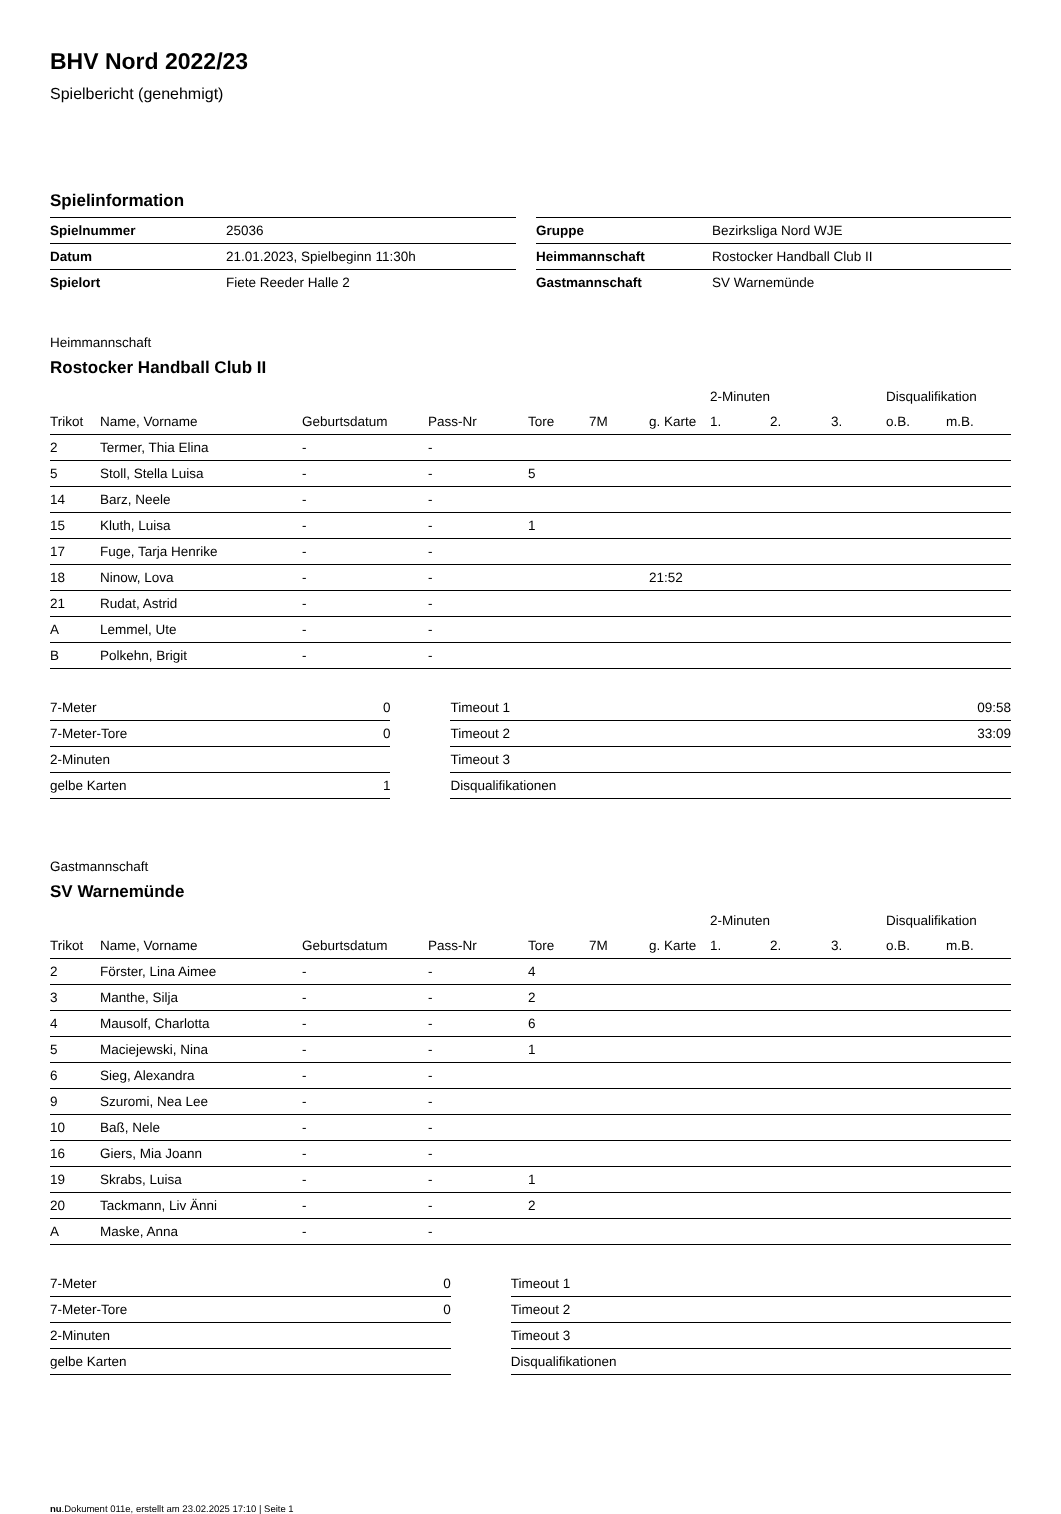BHV Nord 2022/23
Spielbericht (genehmigt)
Spielinformation
| Spielnummer | 25036 | | Gruppe | Bezirksliga Nord WJE |
| Datum | 21.01.2023, Spielbeginn 11:30h | | Heimmannschaft | Rostocker Handball Club II |
| Spielort | Fiete Reeder Halle 2 | | Gastmannschaft | SV Warnemünde |
Heimmannschaft
Rostocker Handball Club II
| | | | | | | | 2-Minuten | | | Disqualifikation | |
| Trikot | Name, Vorname | Geburtsdatum | Pass-Nr | Tore | 7M | g. Karte | 1. | 2. | 3. | o.B. | m.B. |
| 2 | Termer, Thia Elina | - | - | | | | | | | | |
| 5 | Stoll, Stella Luisa | - | - | 5 | | | | | | | |
| 14 | Barz, Neele | - | - | | | | | | | | |
| 15 | Kluth, Luisa | - | - | 1 | | | | | | | |
| 17 | Fuge, Tarja Henrike | - | - | | | | | | | | |
| 18 | Ninow, Lova | - | - | | | 21:52 | | | | | |
| 21 | Rudat, Astrid | - | - | | | | | | | | |
| A | Lemmel, Ute | - | - | | | | | | | | |
| B | Polkehn, Brigit | - | - | | | | | | | | |
| 7-Meter | 0 | | Timeout 1 | 09:58 |
| 7-Meter-Tore | 0 | | Timeout 2 | 33:09 |
| 2-Minuten | | | Timeout 3 | |
| gelbe Karten | 1 | | Disqualifikationen | |
Gastmannschaft
SV Warnemünde
| | | | | | | | 2-Minuten | | | Disqualifikation | |
| Trikot | Name, Vorname | Geburtsdatum | Pass-Nr | Tore | 7M | g. Karte | 1. | 2. | 3. | o.B. | m.B. |
| 2 | Förster, Lina Aimee | - | - | 4 | | | | | | | |
| 3 | Manthe, Silja | - | - | 2 | | | | | | | |
| 4 | Mausolf, Charlotta | - | - | 6 | | | | | | | |
| 5 | Maciejewski, Nina | - | - | 1 | | | | | | | |
| 6 | Sieg, Alexandra | - | - | | | | | | | | |
| 9 | Szuromi, Nea Lee | - | - | | | | | | | | |
| 10 | Baß, Nele | - | - | | | | | | | | |
| 16 | Giers, Mia Joann | - | - | | | | | | | | |
| 19 | Skrabs, Luisa | - | - | 1 | | | | | | | |
| 20 | Tackmann, Liv Änni | - | - | 2 | | | | | | | |
| A | Maske, Anna | - | - | | | | | | | | |
| 7-Meter | 0 | | Timeout 1 | |
| 7-Meter-Tore | 0 | | Timeout 2 | |
| 2-Minuten | | | Timeout 3 | |
| gelbe Karten | | | Disqualifikationen | |
nu.Dokument 011e, erstellt am 23.02.2025 17:10 | Seite 1